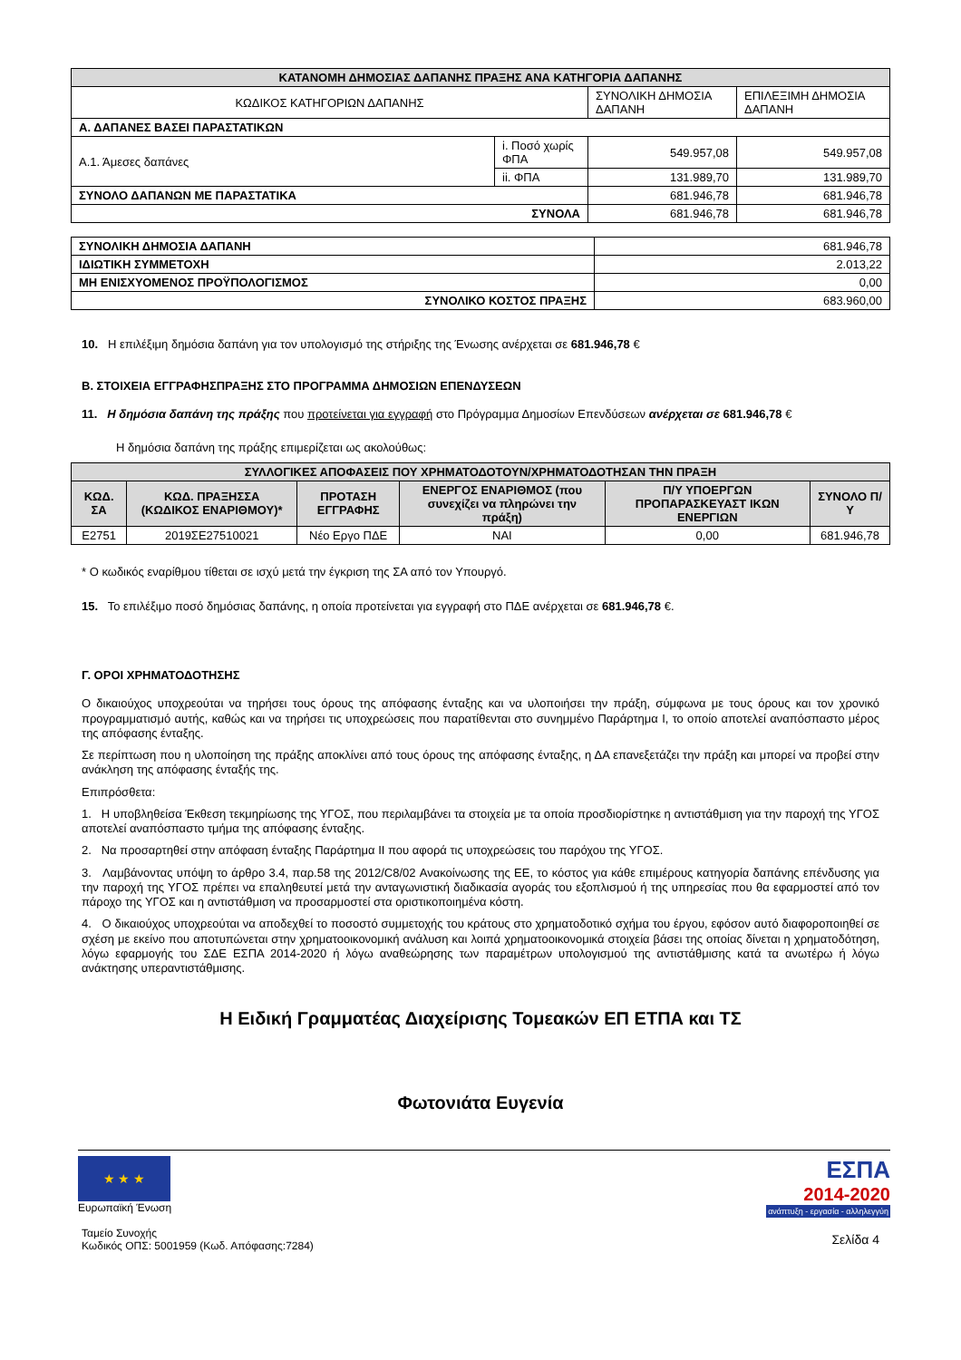| ΚΑΤΑΝΟΜΗ ΔΗΜΟΣΙΑΣ ΔΑΠΑΝΗΣ ΠΡΑΞΗΣ ΑΝΑ ΚΑΤΗΓΟΡΙΑ ΔΑΠΑΝΗΣ | | | |
| ΚΩΔΙΚΟΣ ΚΑΤΗΓΟΡΙΩΝ ΔΑΠΑΝΗΣ | | ΣΥΝΟΛΙΚΗ ΔΗΜΟΣΙΑ ΔΑΠΑΝΗ | ΕΠΙΛΕΞΙΜΗ ΔΗΜΟΣΙΑ ΔΑΠΑΝΗ |
| Α. ΔΑΠΑΝΕΣ ΒΑΣΕΙ ΠΑΡΑΣΤΑΤΙΚΩΝ | | | |
| Α.1. Άμεσες δαπάνες | i. Ποσό χωρίς ΦΠΑ | 549.957,08 | 549.957,08 |
| | ii. ΦΠΑ | 131.989,70 | 131.989,70 |
| ΣΥΝΟΛΟ ΔΑΠΑΝΩΝ ΜΕ ΠΑΡΑΣΤΑΤΙΚΑ | | 681.946,78 | 681.946,78 |
| ΣΥΝΟΛΑ | | 681.946,78 | 681.946,78 |
| ΣΥΝΟΛΙΚΗ ΔΗΜΟΣΙΑ ΔΑΠΑΝΗ | 681.946,78 |
| ΙΔΙΩΤΙΚΗ ΣΥΜΜΕΤΟΧΗ | 2.013,22 |
| ΜΗ ΕΝΙΣΧΥΟΜΕΝΟΣ ΠΡΟΫΠΟΛΟΓΙΣΜΟΣ | 0,00 |
| ΣΥΝΟΛΙΚΟ ΚΟΣΤΟΣ ΠΡΑΞΗΣ | 683.960,00 |
10. Η επιλέξιμη δημόσια δαπάνη για τον υπολογισμό της στήριξης της Ένωσης ανέρχεται σε 681.946,78 €
Β. ΣΤΟΙΧΕΙΑ ΕΓΓΡΑΦΗΣΠΡΑΞΗΣ ΣΤΟ ΠΡΟΓΡΑΜΜΑ ΔΗΜΟΣΙΩΝ ΕΠΕΝΔΥΣΕΩΝ
11. Η δημόσια δαπάνη της πράξης που προτείνεται για εγγραφή στο Πρόγραμμα Δημοσίων Επενδύσεων ανέρχεται σε 681.946,78 €
Η δημόσια δαπάνη της πράξης επιμερίζεται ως ακολούθως:
| ΣΥΛΛΟΓΙΚΕΣ ΑΠΟΦΑΣΕΙΣ ΠΟΥ ΧΡΗΜΑΤΟΔΟΤΟΥΝ/ΧΡΗΜΑΤΟΔΟΤΗΣΑΝ ΤΗΝ ΠΡΑΞΗ | | | | | |
| ΚΩΔ. ΣΑ | ΚΩΔ. ΠΡΑΞΗΣΣΑ (ΚΩΔΙΚΟΣ ΕΝΑΡΙΘΜΟΥ)* | ΠΡΟΤΑΣΗ ΕΓΓΡΑΦΗΣ | ΕΝΕΡΓΟΣ ΕΝΑΡΙΘΜΟΣ (που συνεχίζει να πληρώνει την πράξη) | Π/Υ ΥΠΟΕΡΓΩΝ ΠΡΟΠΑΡΑΣΚΕΥΑΣΤ ΙΚΩΝ ΕΝΕΡΓΙΩΝ | ΣΥΝΟΛΟ Π/Υ |
| E2751 | 2019ΣΕ27510021 | Νέο Εργο ΠΔΕ | ΝΑΙ | 0,00 | 681.946,78 |
* Ο κωδικός εναρίθμου τίθεται σε ισχύ μετά την έγκριση της ΣΑ από τον Υπουργό.
15. Το επιλέξιμο ποσό δημόσιας δαπάνης, η οποία προτείνεται για εγγραφή στο ΠΔΕ ανέρχεται σε 681.946,78 €.
Γ. ΟΡΟΙ ΧΡΗΜΑΤΟΔΟΤΗΣΗΣ
Ο δικαιούχος υποχρεούται να τηρήσει τους όρους της απόφασης ένταξης και να υλοποιήσει την πράξη, σύμφωνα με τους όρους και τον χρονικό προγραμματισμό αυτής, καθώς και να τηρήσει τις υποχρεώσεις που παρατίθενται στο συνημμένο Παράρτημα Ι, το οποίο αποτελεί αναπόσπαστο μέρος της απόφασης ένταξης.
Σε περίπτωση που η υλοποίηση της πράξης αποκλίνει από τους όρους της απόφασης ένταξης, η ΔΑ επανεξετάζει την πράξη και μπορεί να προβεί στην ανάκληση της απόφασης ένταξής της.
Επιπρόσθετα:
1. Η υποβληθείσα Έκθεση τεκμηρίωσης της ΥΓΟΣ, που περιλαμβάνει τα στοιχεία με τα οποία προσδιορίστηκε η αντιστάθμιση για την παροχή της ΥΓΟΣ αποτελεί αναπόσπαστο τμήμα της απόφασης ένταξης.
2. Να προσαρτηθεί στην απόφαση ένταξης Παράρτημα ΙΙ που αφορά τις υποχρεώσεις του παρόχου της ΥΓΟΣ.
3. Λαμβάνοντας υπόψη το άρθρο 3.4, παρ.58 της 2012/C8/02 Ανακοίνωσης της ΕΕ, το κόστος για κάθε επιμέρους κατηγορία δαπάνης επένδυσης για την παροχή της ΥΓΟΣ πρέπει να επαληθευτεί μετά την ανταγωνιστική διαδικασία αγοράς του εξοπλισμού ή της υπηρεσίας που θα εφαρμοστεί από τον πάροχο της ΥΓΟΣ και η αντιστάθμιση να προσαρμοστεί στα οριστικοποιημένα κόστη.
4. Ο δικαιούχος υποχρεούται να αποδεχθεί το ποσοστό συμμετοχής του κράτους στο χρηματοδοτικό σχήμα του έργου, εφόσον αυτό διαφοροποιηθεί σε σχέση με εκείνο που αποτυπώνεται στην χρηματοοικονομική ανάλυση και λοιπά χρηματοοικονομικά στοιχεία βάσει της οποίας δίνεται η χρηματοδότηση, λόγω εφαρμογής του ΣΔΕ ΕΣΠΑ 2014-2020 ή λόγω αναθεώρησης των παραμέτρων υπολογισμού της αντιστάθμισης κατά τα ανωτέρω ή λόγω ανάκτησης υπεραντιστάθμισης.
Η Ειδική Γραμματέας Διαχείρισης Τομεακών ΕΠ ΕΤΠΑ και ΤΣ
Φωτονιάτα Ευγενία
★ ★ ★
Ευρωπαϊκή Ένωση
Ταμείο Συνοχής
Κωδικός ΟΠΣ: 5001959 (Κωδ. Απόφασης:7284)
ΕΣΠΑ
2014-2020
ανάπτυξη - εργασία - αλληλεγγύη
Σελίδα 4